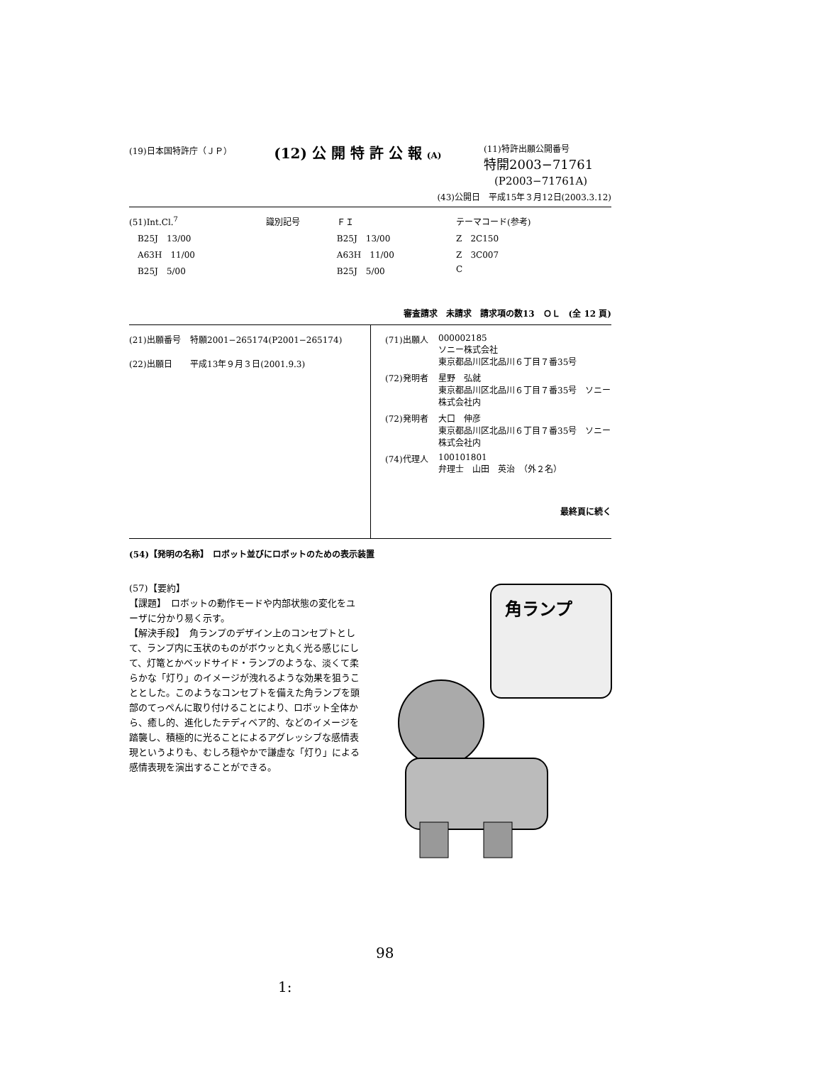(19)日本国特許庁（ＪＰ） (12) 公 開 特 許 公 報 (A) (11)特許出願公開番号
特開2003−71761
　(P2003−71761A)
(43)公開日　平成15年３月12日(2003.3.12)
| (51)Int.Cl.<sup>7</sup> | 識別記号 | ＦＩ | テーマコード(参考) |
| B25J 13/00 | | B25J 13/00 | Z 2C150 |
| A63H 11/00 | | A63H 11/00 | Z 3C007 |
| B25J 5/00 | | B25J 5/00 | C |
審査請求　未請求　請求項の数13　ＯＬ　(全 12 頁)
| (21)出願番号 | 特願2001−265174(P2001−265174) |
| (22)出願日 | 平成13年９月３日(2001.9.3) |
| (71)出願人 | 000002185 ソニー株式会社 東京都品川区北品川６丁目７番35号 |
| (72)発明者 | 星野 弘就 東京都品川区北品川６丁目７番35号 ソニー株式会社内 |
| (72)発明者 | 大口 伸彦 東京都品川区北品川６丁目７番35号 ソニー株式会社内 |
| (74)代理人 | 100101801 弁理士 山田 英治 （外２名） |
最終頁に続く
(54)【発明の名称】　ロボット並びにロボットのための表示装置
(57)【要約】
【課題】　ロボットの動作モードや内部状態の変化をユーザに分かり易く示す。
【解決手段】　角ランプのデザイン上のコンセプトとして、ランプ内に玉状のものがボウッと丸く光る感じにして、灯篭とかベッドサイド・ランプのような、淡くて柔らかな「灯り」のイメージが洩れるような効果を狙うこととした。このようなコンセプトを備えた角ランプを頭部のてっぺんに取り付けることにより、ロボット全体から、癒し的、進化したテディベア的、などのイメージを踏襲し、積極的に光ることによるアグレッシブな感情表現というよりも、むしろ穏やかで謙虚な「灯り」による感情表現を演出することができる。
角ランプ
98
1: